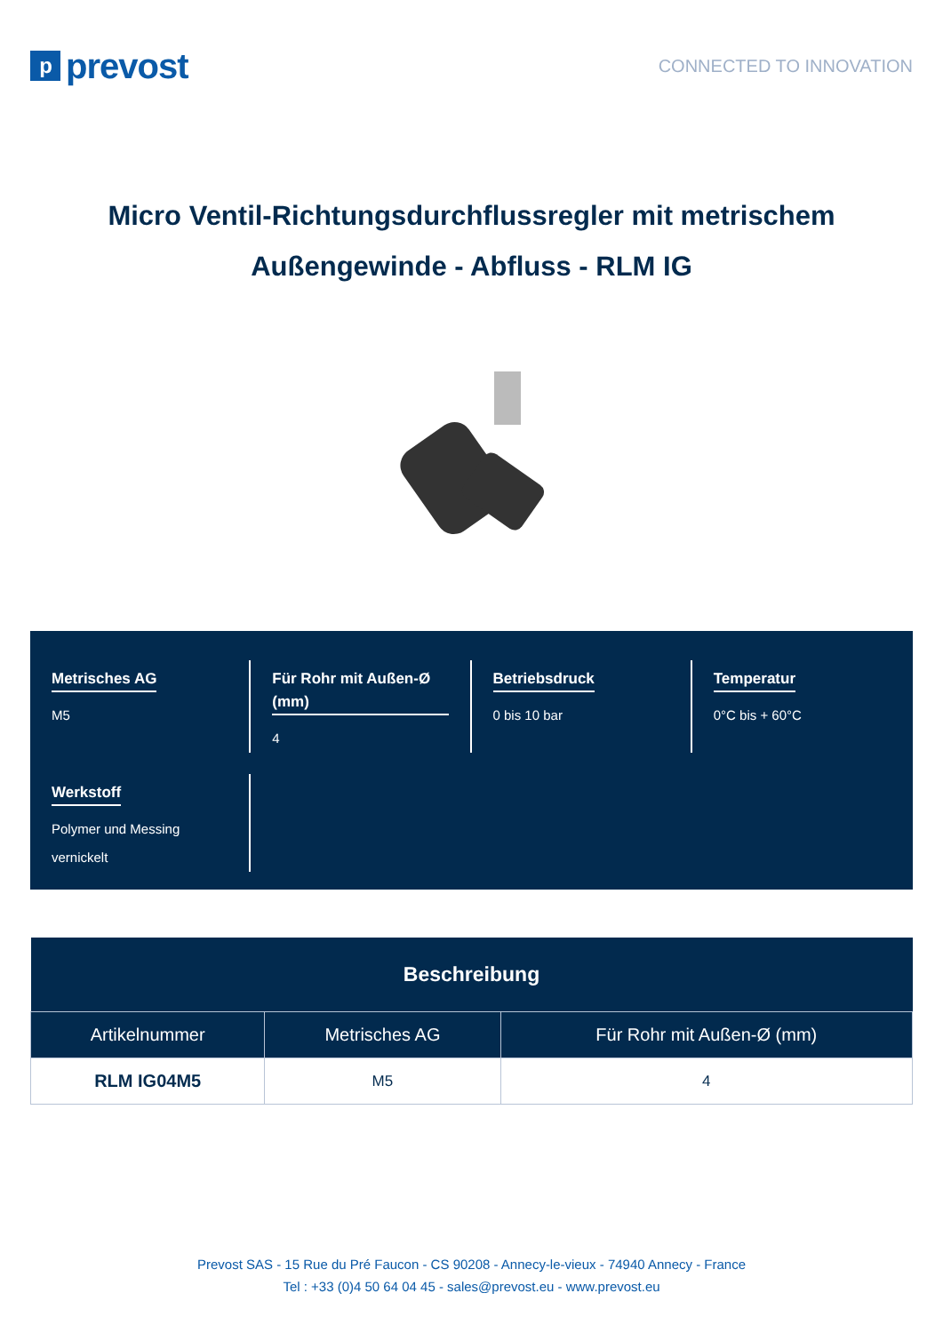pprevost
CONNECTED TO INNOVATION
Micro Ventil-Richtungsdurchflussregler mit metrischem Außengewinde - Abfluss - RLM IG
Metrisches AG
M5
Für Rohr mit Außen-Ø (mm)
4
Betriebsdruck
0 bis 10 bar
Temperatur
0°C bis + 60°C
Werkstoff
Polymer und Messing vernickelt
| Beschreibung | | |
| --- | --- | --- |
| Artikelnummer | Metrisches AG | Für Rohr mit Außen-Ø (mm) |
| RLM IG04M5 | M5 | 4 |
Prevost SAS - 15 Rue du Pré Faucon - CS 90208 - Annecy-le-vieux - 74940 Annecy - France
Tel : +33 (0)4 50 64 04 45 - sales@prevost.eu - www.prevost.eu